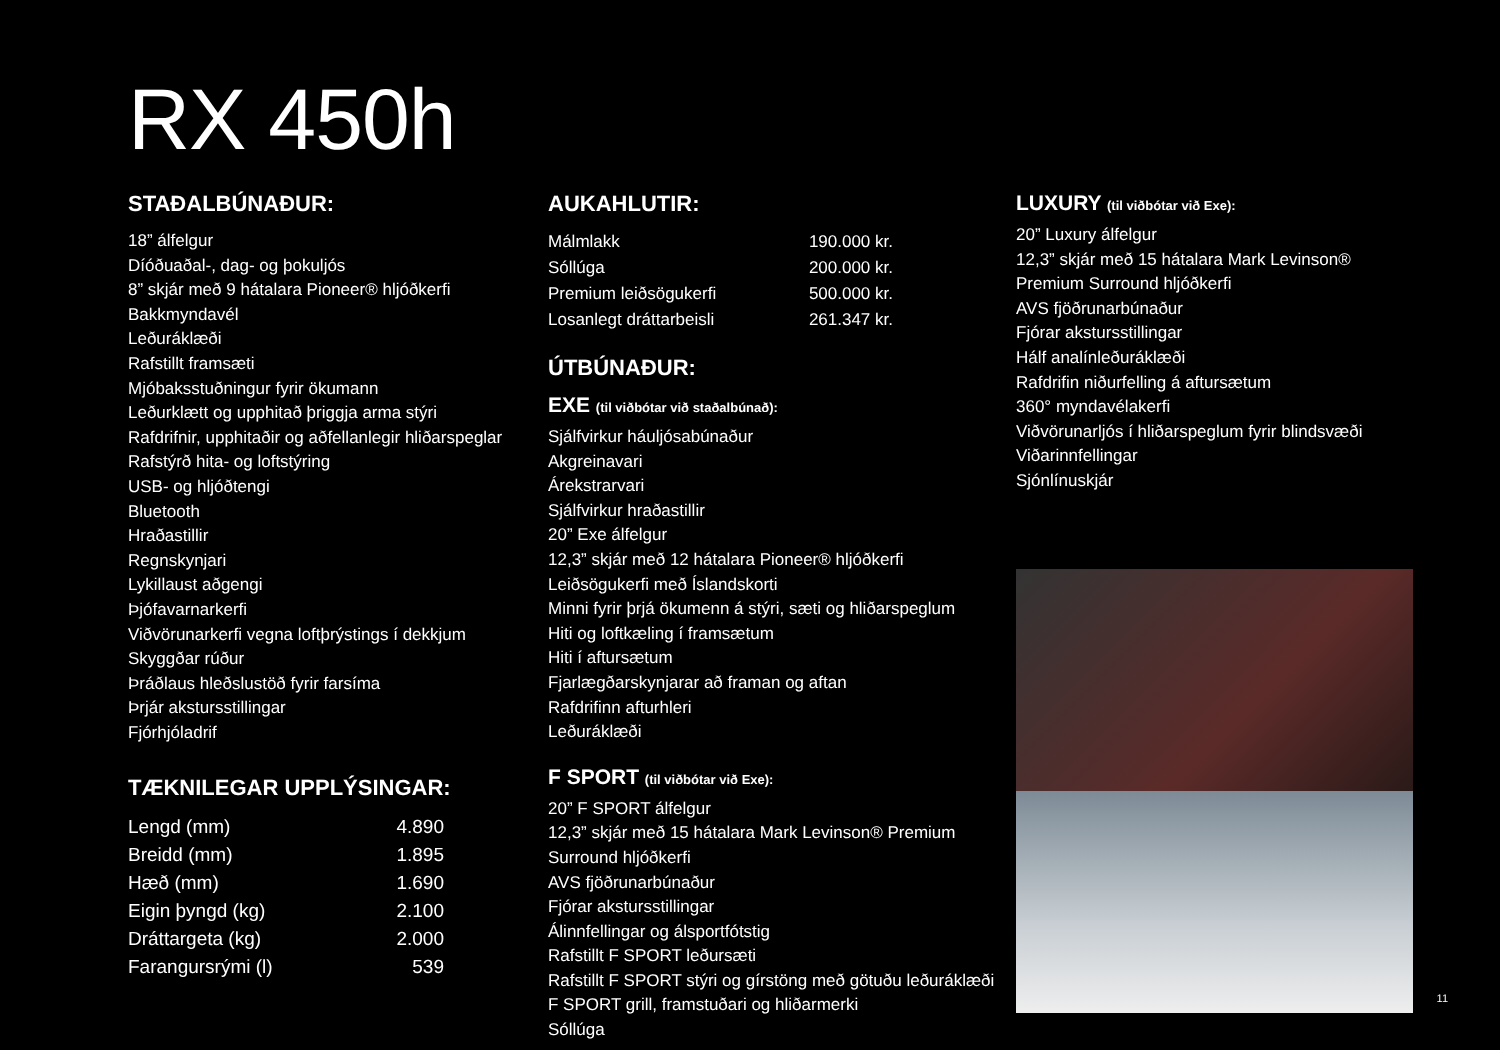RX 450h
STAÐALBÚNAÐUR:
18” álfelgur
Díóðuaðal-, dag- og þokuljós
8” skjár með 9 hátalara Pioneer® hljóðkerfi
Bakkmyndavél
Leðuráklæði
Rafstillt framsæti
Mjóbaksstuðningur fyrir ökumann
Leðurklætt og upphitað þriggja arma stýri
Rafdrifnir, upphitaðir og aðfellanlegir hliðarspeglar
Rafstýrð hita- og loftstýring
USB- og hljóðtengi
Bluetooth
Hraðastillir
Regnskynjari
Lykillaust aðgengi
Þjófavarnarkerfi
Viðvörunarkerfi vegna loftþrýstings í dekkjum
Skyggðar rúður
Þráðlaus hleðslustöð fyrir farsíma
Þrjár akstursstillingar
Fjórhjóladrif
TÆKNILEGAR UPPLÝSINGAR:
| Lengd (mm) | 4.890 |
| Breidd (mm) | 1.895 |
| Hæð (mm) | 1.690 |
| Eigin þyngd (kg) | 2.100 |
| Dráttargeta (kg) | 2.000 |
| Farangursrými (l) | 539 |
AUKAHLUTIR:
| Málmlakk | 190.000 kr. |
| Sóllúga | 200.000 kr. |
| Premium leiðsögukerfi | 500.000 kr. |
| Losanlegt dráttarbeisli | 261.347 kr. |
ÚTBÚNAÐUR:
EXE (til viðbótar við staðalbúnað):
Sjálfvirkur háuljósabúnaður
Akgreinavari
Árekstrarvari
Sjálfvirkur hraðastillir
20” Exe álfelgur
12,3” skjár með 12 hátalara Pioneer® hljóðkerfi
Leiðsögukerfi með Íslandskorti
Minni fyrir þrjá ökumenn á stýri, sæti og hliðarspeglum
Hiti og loftkæling í framsætum
Hiti í aftursætum
Fjarlægðarskynjarar að framan og aftan
Rafdrifinn afturhleri
Leðuráklæði
F SPORT (til viðbótar við Exe):
20” F SPORT álfelgur
12,3” skjár með 15 hátalara Mark Levinson® Premium
Surround hljóðkerfi
AVS fjöðrunarbúnaður
Fjórar akstursstillingar
Álinnfellingar og álsportfótstig
Rafstillt F SPORT leðursæti
Rafstillt F SPORT stýri og gírstöng með götuðu leðuráklæði
F SPORT grill, framstuðari og hliðarmerki
Sóllúga
LUXURY (til viðbótar við Exe):
20” Luxury álfelgur
12,3” skjár með 15 hátalara Mark Levinson®
Premium Surround hljóðkerfi
AVS fjöðrunarbúnaður
Fjórar akstursstillingar
Hálf analínleðuráklæði
Rafdrifin niðurfelling á aftursætum
360° myndavélakerfi
Viðvörunarljós í hliðarspeglum fyrir blindsvæði
Viðarinnfellingar
Sjónlínuskjár
11